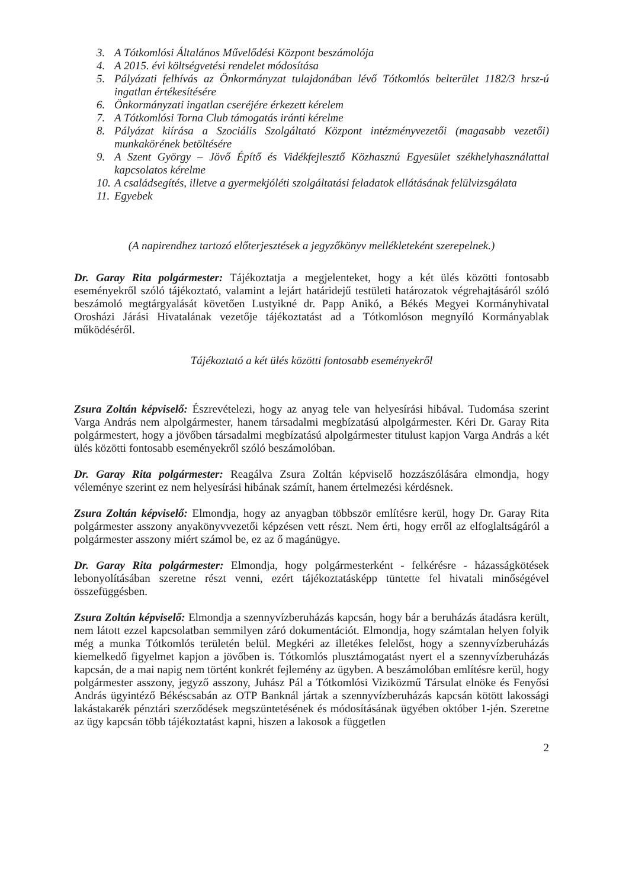3. A Tótkomlósi Általános Művelődési Központ beszámolója
4. A 2015. évi költségvetési rendelet módosítása
5. Pályázati felhívás az Önkormányzat tulajdonában lévő Tótkomlós belterület 1182/3 hrsz-ú ingatlan értékesítésére
6. Önkormányzati ingatlan cseréjére érkezett kérelem
7. A Tótkomlósi Torna Club támogatás iránti kérelme
8. Pályázat kiírása a Szociális Szolgáltató Központ intézményvezetői (magasabb vezetői) munkakörének betöltésére
9. A Szent György – Jövő Építő és Vidékfejlesztő Közhasznú Egyesület székhelyhasználattal kapcsolatos kérelme
10. A családsegítés, illetve a gyermekjóléti szolgáltatási feladatok ellátásának felülvizsgálata
11. Egyebek
(A napirendhez tartozó előterjesztések a jegyzőkönyv mellékleteként szerepelnek.)
Dr. Garay Rita polgármester: Tájékoztatja a megjelenteket, hogy a két ülés közötti fontosabb eseményekről szóló tájékoztató, valamint a lejárt határidejű testületi határozatok végrehajtásáról szóló beszámoló megtárgyalását követően Lustyikné dr. Papp Anikó, a Békés Megyei Kormányhivatal Orosházi Járási Hivatalának vezetője tájékoztatást ad a Tótkomlóson megnyíló Kormányablak működéséről.
Tájékoztató a két ülés közötti fontosabb eseményekről
Zsura Zoltán képviselő: Észrevételezi, hogy az anyag tele van helyesírási hibával. Tudomása szerint Varga András nem alpolgármester, hanem társadalmi megbízatású alpolgármester. Kéri Dr. Garay Rita polgármestert, hogy a jövőben társadalmi megbízatású alpolgármester titulust kapjon Varga András a két ülés közötti fontosabb eseményekről szóló beszámolóban.
Dr. Garay Rita polgármester: Reagálva Zsura Zoltán képviselő hozzászólására elmondja, hogy véleménye szerint ez nem helyesírási hibának számít, hanem értelmezési kérdésnek.
Zsura Zoltán képviselő: Elmondja, hogy az anyagban többször említésre kerül, hogy Dr. Garay Rita polgármester asszony anyakönyvvezetői képzésen vett részt. Nem érti, hogy erről az elfoglaltságáról a polgármester asszony miért számol be, ez az ő magánügye.
Dr. Garay Rita polgármester: Elmondja, hogy polgármesterként - felkérésre - házasságkötések lebonyolításában szeretne részt venni, ezért tájékoztatásképp tüntette fel hivatali minőségével összefüggésben.
Zsura Zoltán képviselő: Elmondja a szennyvízberuházás kapcsán, hogy bár a beruházás átadásra került, nem látott ezzel kapcsolatban semmilyen záró dokumentációt. Elmondja, hogy számtalan helyen folyik még a munka Tótkomlós területén belül. Megkéri az illetékes felelőst, hogy a szennyvízberuházás kiemelkedő figyelmet kapjon a jövőben is. Tótkomlós plusztámogatást nyert el a szennyvízberuházás kapcsán, de a mai napig nem történt konkrét fejlemény az ügyben. A beszámolóban említésre kerül, hogy polgármester asszony, jegyző asszony, Juhász Pál a Tótkomlósi Viziközmű Társulat elnöke és Fenyősi András ügyintéző Békéscsabán az OTP Banknál jártak a szennyvízberuházás kapcsán kötött lakossági lakástakarék pénztári szerződések megszüntetésének és módosításának ügyében október 1-jén. Szeretne az ügy kapcsán több tájékoztatást kapni, hiszen a lakosok a független
2